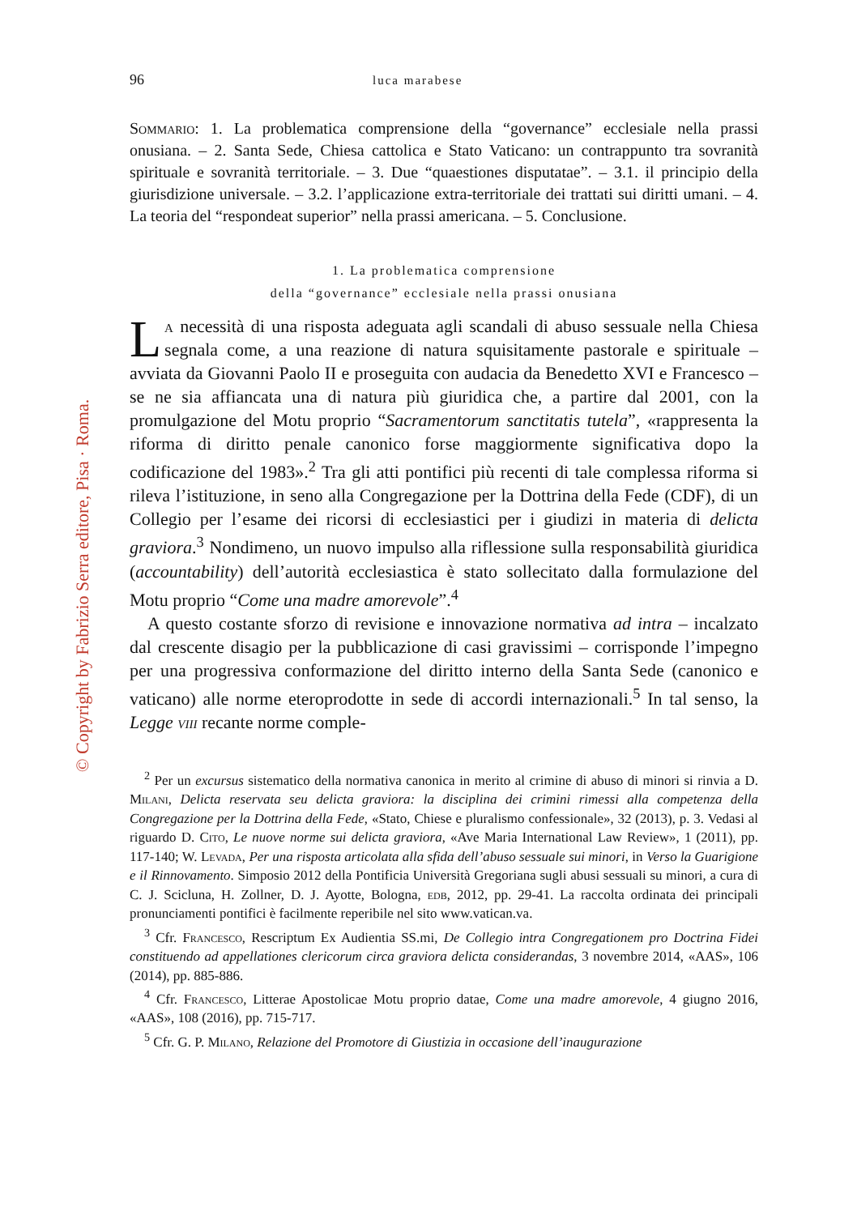© Copyright by Fabrizio Serra editore, Pisa · Roma.
96 luca marabese
Sommario: 1. La problematica comprensione della “governance” ecclesiale nella prassi onusiana. – 2. Santa Sede, Chiesa cattolica e Stato Vaticano: un contrappunto tra sovranità spirituale e sovranità territoriale. – 3. Due “quaestiones disputatae”. – 3.1. il principio della giurisdizione universale. – 3.2. l’applicazione extra-territoriale dei trattati sui diritti umani. – 4. La teoria del “respondeat superior” nella prassi americana. – 5. Conclusione.
1. La problematica comprensione
della “governance” ecclesiale nella prassi onusiana
La necessità di una risposta adeguata agli scandali di abuso sessuale nella Chiesa segnala come, a una reazione di natura squisitamente pastorale e spirituale – avviata da Giovanni Paolo II e proseguita con audacia da Benedetto XVI e Francesco – se ne sia affiancata una di natura più giuridica che, a partire dal 2001, con la promulgazione del Motu proprio “Sacramentorum sanctitatis tutela”, «rappresenta la riforma di diritto penale canonico forse maggiormente significativa dopo la codificazione del 1983».<sup>2</sup> Tra gli atti pontifici più recenti di tale complessa riforma si rileva l’istituzione, in seno alla Congregazione per la Dottrina della Fede (CDF), di un Collegio per l’esame dei ricorsi di ecclesiastici per i giudizi in materia di delicta graviora.<sup>3</sup> Nondimeno, un nuovo impulso alla riflessione sulla responsabilità giuridica (accountability) dell’autorità ecclesiastica è stato sollecitato dalla formulazione del Motu proprio “Come una madre amorevole”.<sup>4</sup>
A questo costante sforzo di revisione e innovazione normativa ad intra – incalzato dal crescente disagio per la pubblicazione di casi gravissimi – corrisponde l’impegno per una progressiva conformazione del diritto interno della Santa Sede (canonico e vaticano) alle norme eteroprodotte in sede di accordi internazionali.<sup>5</sup> In tal senso, la Legge viii recante norme comple-
<sup>2</sup> Per un excursus sistematico della normativa canonica in merito al crimine di abuso di minori si rinvia a D. Milani, Delicta reservata seu delicta graviora: la disciplina dei crimini rimessi alla competenza della Congregazione per la Dottrina della Fede, «Stato, Chiese e pluralismo confessionale», 32 (2013), p. 3. Vedasi al riguardo D. Cito, Le nuove norme sui delicta graviora, «Ave Maria International Law Review», 1 (2011), pp. 117-140; W. Levada, Per una risposta articolata alla sfida dell’abuso sessuale sui minori, in Verso la Guarigione e il Rinnovamento. Simposio 2012 della Pontificia Università Gregoriana sugli abusi sessuali su minori, a cura di C. J. Scicluna, H. Zollner, D. J. Ayotte, Bologna, edb, 2012, pp. 29-41. La raccolta ordinata dei principali pronunciamenti pontifici è facilmente reperibile nel sito www.vatican.va.
<sup>3</sup> Cfr. Francesco, Rescriptum Ex Audientia SS.mi, De Collegio intra Congregationem pro Doctrina Fidei constituendo ad appellationes clericorum circa graviora delicta considerandas, 3 novembre 2014, «AAS», 106 (2014), pp. 885-886.
<sup>4</sup> Cfr. Francesco, Litterae Apostolicae Motu proprio datae, Come una madre amorevole, 4 giugno 2016, «AAS», 108 (2016), pp. 715-717.
<sup>5</sup> Cfr. G. P. Milano, Relazione del Promotore di Giustizia in occasione dell’inaugurazione